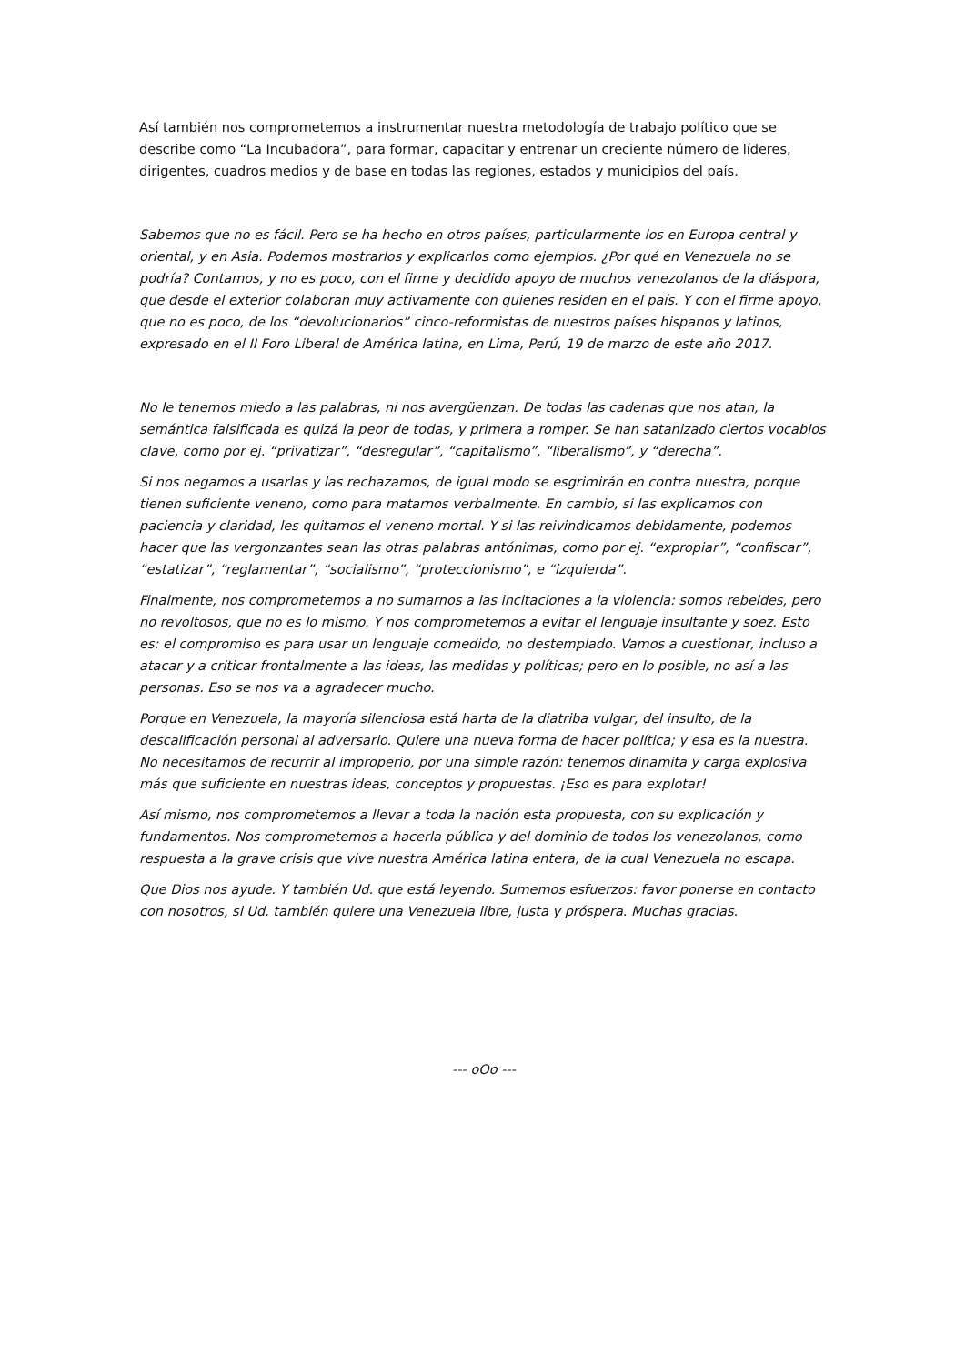Así también nos comprometemos a instrumentar nuestra metodología de trabajo político que se describe como “La Incubadora”, para formar, capacitar y entrenar un creciente número de líderes, dirigentes, cuadros medios y de base en todas las regiones, estados y municipios del país.
Sabemos que no es fácil. Pero se ha hecho en otros países, particularmente los en Europa central y oriental, y en Asia. Podemos mostrarlos y explicarlos como ejemplos. ¿Por qué en Venezuela no se podría? Contamos, y no es poco, con el firme y decidido apoyo de muchos venezolanos de la diáspora, que desde el exterior colaboran muy activamente con quienes residen en el país. Y con el firme apoyo, que no es poco, de los “devolucionarios” cinco-reformistas de nuestros países hispanos y latinos, expresado en el II Foro Liberal de América latina, en Lima, Perú, 19 de marzo de este año 2017.
No le tenemos miedo a las palabras, ni nos avergüenzan. De todas las cadenas que nos atan, la semántica falsificada es quizá la peor de todas, y primera a romper. Se han satanizado ciertos vocablos clave, como por ej. “privatizar”, “desregular”, “capitalismo”, “liberalismo”, y “derecha”.
Si nos negamos a usarlas y las rechazamos, de igual modo se esgrimirán en contra nuestra, porque tienen suficiente veneno, como para matarnos verbalmente. En cambio, si las explicamos con paciencia y claridad, les quitamos el veneno mortal. Y si las reivindicamos debidamente, podemos hacer que las vergonzantes sean las otras palabras antónimas, como por ej. “expropiar”, “confiscar”, “estatizar”, “reglamentar”, “socialismo”, “proteccionismo”, e “izquierda”.
Finalmente, nos comprometemos a no sumarnos a las incitaciones a la violencia: somos rebeldes, pero no revoltosos, que no es lo mismo. Y nos comprometemos a evitar el lenguaje insultante y soez. Esto es: el compromiso es para usar un lenguaje comedido, no destemplado. Vamos a cuestionar, incluso a atacar y a criticar frontalmente a las ideas, las medidas y políticas; pero en lo posible, no así a las personas. Eso se nos va a agradecer mucho.
Porque en Venezuela, la mayoría silenciosa está harta de la diatriba vulgar, del insulto, de la descalificación personal al adversario. Quiere una nueva forma de hacer política; y esa es la nuestra. No necesitamos de recurrir al improperio, por una simple razón: tenemos dinamita y carga explosiva más que suficiente en nuestras ideas, conceptos y propuestas. ¡Eso es para explotar!
Así mismo, nos comprometemos a llevar a toda la nación esta propuesta, con su explicación y fundamentos. Nos comprometemos a hacerla pública y del dominio de todos los venezolanos, como respuesta a la grave crisis que vive nuestra América latina entera, de la cual Venezuela no escapa.
Que Dios nos ayude. Y también Ud. que está leyendo. Sumemos esfuerzos: favor ponerse en contacto con nosotros, si Ud. también quiere una Venezuela libre, justa y próspera. Muchas gracias.
--- oOo ---